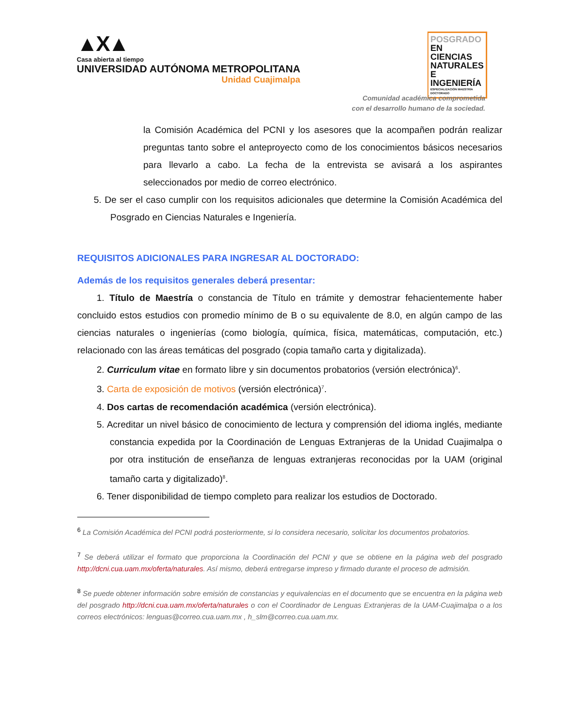▲X▲
Casa abierta al tiempo
UNIVERSIDAD AUTÓNOMA METROPOLITANA
Unidad Cuajimalpa
POSGRADO EN
CIENCIAS
NATURALES E
INGENIERÍA
ESPECIALIZACIÓN MAESTRÍA DOCTORADO
Comunidad académica comprometida
con el desarrollo humano de la sociedad.
la Comisión Académica del PCNI y los asesores que la acompañen podrán realizar preguntas tanto sobre el anteproyecto como de los conocimientos básicos necesarios para llevarlo a cabo. La fecha de la entrevista se avisará a los aspirantes seleccionados por medio de correo electrónico.
5. De ser el caso cumplir con los requisitos adicionales que determine la Comisión Académica del Posgrado en Ciencias Naturales e Ingeniería.
REQUISITOS ADICIONALES PARA INGRESAR AL DOCTORADO:
Además de los requisitos generales deberá presentar:
1. Título de Maestría o constancia de Título en trámite y demostrar fehacientemente haber concluido estos estudios con promedio mínimo de B o su equivalente de 8.0, en algún campo de las ciencias naturales o ingenierías (como biología, química, física, matemáticas, computación, etc.) relacionado con las áreas temáticas del posgrado (copia tamaño carta y digitalizada).
2. Curriculum vitae en formato libre y sin documentos probatorios (versión electrónica)<sup>6</sup>.
3. Carta de exposición de motivos (versión electrónica)<sup>7</sup>.
4. Dos cartas de recomendación académica (versión electrónica).
5. Acreditar un nivel básico de conocimiento de lectura y comprensión del idioma inglés, mediante constancia expedida por la Coordinación de Lenguas Extranjeras de la Unidad Cuajimalpa o por otra institución de enseñanza de lenguas extranjeras reconocidas por la UAM (original tamaño carta y digitalizado)<sup>8</sup>.
6. Tener disponibilidad de tiempo completo para realizar los estudios de Doctorado.
<sup>6</sup> La Comisión Académica del PCNI podrá posteriormente, si lo considera necesario, solicitar los documentos probatorios.
<sup>7</sup> Se deberá utilizar el formato que proporciona la Coordinación del PCNI y que se obtiene en la página web del posgrado http://dcni.cua.uam.mx/oferta/naturales. Así mismo, deberá entregarse impreso y firmado durante el proceso de admisión.
<sup>8</sup> Se puede obtener información sobre emisión de constancias y equivalencias en el documento que se encuentra en la página web del posgrado http://dcni.cua.uam.mx/oferta/naturales o con el Coordinador de Lenguas Extranjeras de la UAM-Cuajimalpa o a los correos electrónicos: lenguas@correo.cua.uam.mx , h_slm@correo.cua.uam.mx.